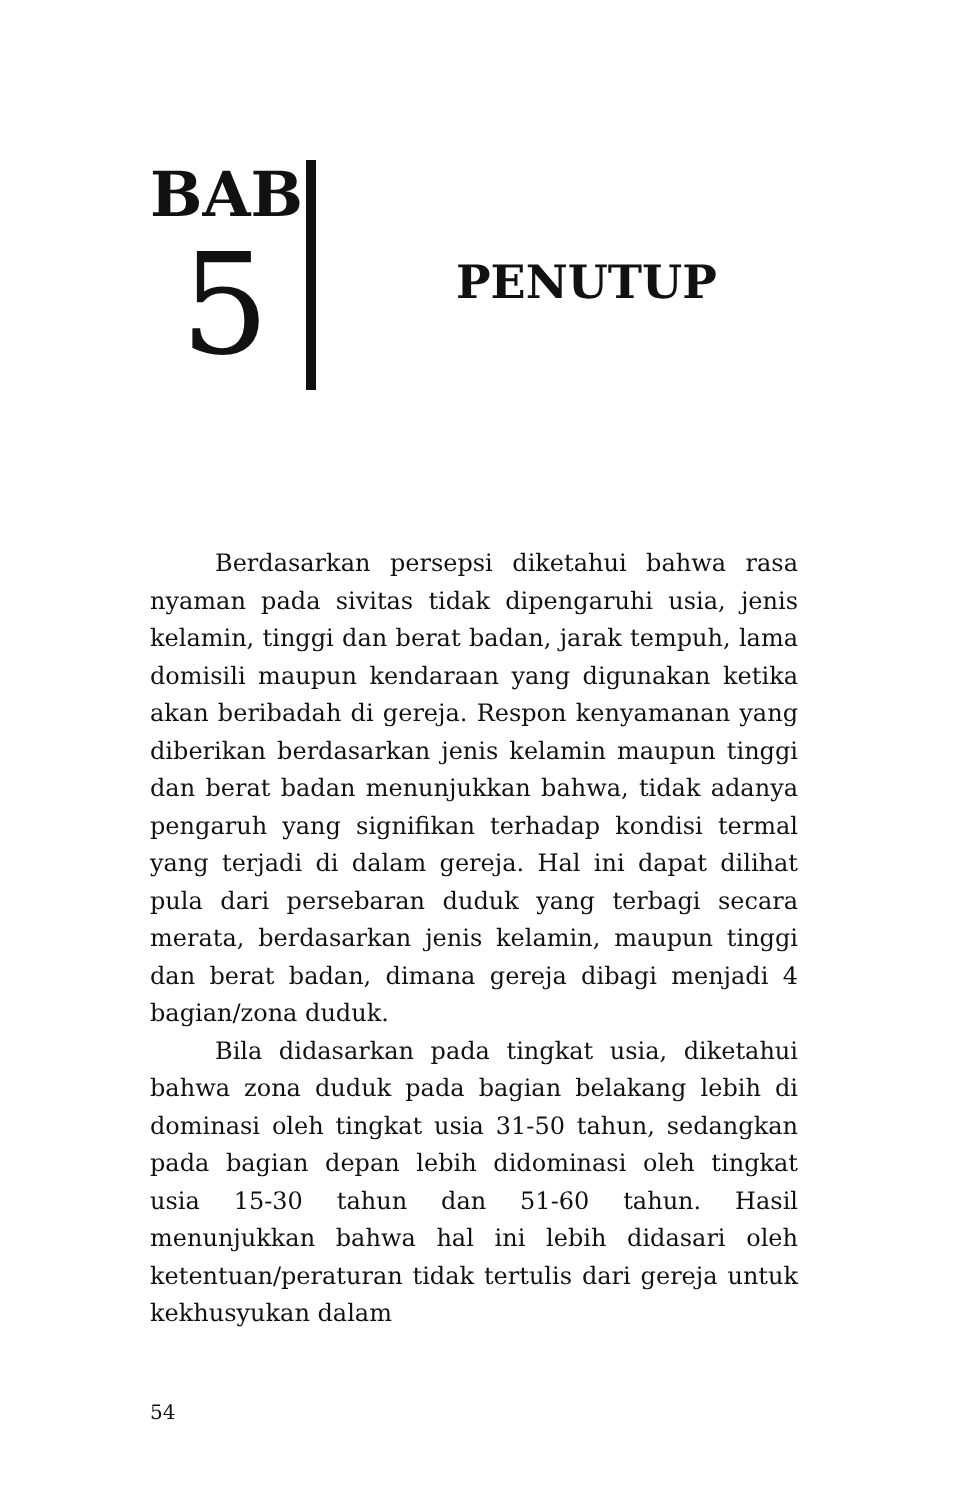BAB
5
PENUTUP
Berdasarkan persepsi diketahui bahwa rasa nyaman pada sivitas tidak dipengaruhi usia, jenis kelamin, tinggi dan berat badan, jarak tempuh, lama domisili maupun kendaraan yang digunakan ketika akan beribadah di gereja. Respon kenyamanan yang diberikan berdasarkan jenis kelamin maupun tinggi dan berat badan menunjukkan bahwa, tidak adanya pengaruh yang signifikan terhadap kondisi termal yang terjadi di dalam gereja. Hal ini dapat dilihat pula dari persebaran duduk yang terbagi secara merata, berdasarkan jenis kelamin, maupun tinggi dan berat badan, dimana gereja dibagi menjadi 4 bagian/zona duduk.
Bila didasarkan pada tingkat usia, diketahui bahwa zona duduk pada bagian belakang lebih di dominasi oleh tingkat usia 31-50 tahun, sedangkan pada bagian depan lebih didominasi oleh tingkat usia 15-30 tahun dan 51-60 tahun. Hasil menunjukkan bahwa hal ini lebih didasari oleh ketentuan/peraturan tidak tertulis dari gereja untuk kekhusyukan dalam
54